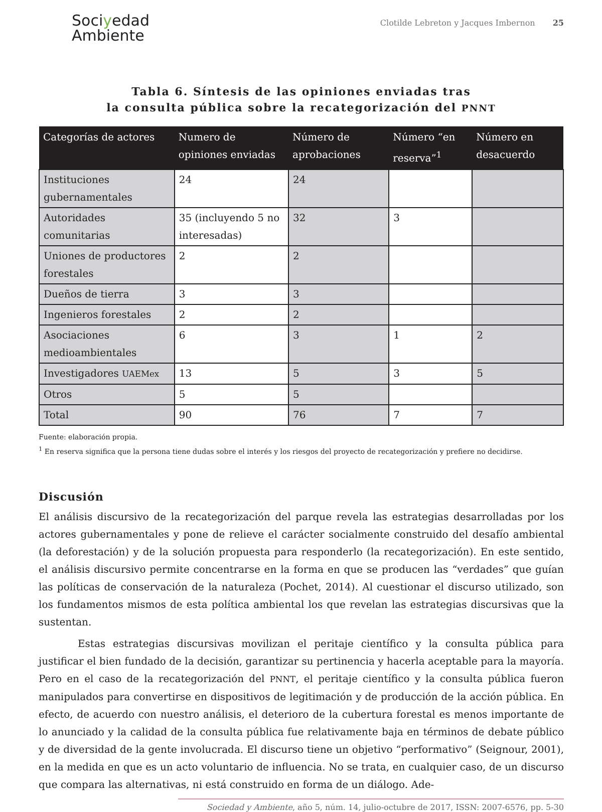Sociyedad
Ambiente
Clotilde Lebreton y Jacques Imbernon 25
Tabla 6. Síntesis de las opiniones enviadas tras
la consulta pública sobre la recategorización del PNNT
| Categorías de actores | Numero de opiniones enviadas | Número de aprobaciones | Número “en reserva”<sup>1</sup> | Número en desacuerdo |
| --- | --- | --- | --- | --- |
| Instituciones gubernamentales | 24 | 24 | | |
| Autoridades comunitarias | 35 (incluyendo 5 no interesadas) | 32 | 3 | |
| Uniones de productores forestales | 2 | 2 | | |
| Dueños de tierra | 3 | 3 | | |
| Ingenieros forestales | 2 | 2 | | |
| Asociaciones medioambientales | 6 | 3 | 1 | 2 |
| Investigadores UAEMex | 13 | 5 | 3 | 5 |
| Otros | 5 | 5 | | |
| Total | 90 | 76 | 7 | 7 |
Fuente: elaboración propia.
<sup>1</sup> En reserva significa que la persona tiene dudas sobre el interés y los riesgos del proyecto de recategorización y prefiere no decidirse.
Discusión
El análisis discursivo de la recategorización del parque revela las estrategias desarrolladas por los actores gubernamentales y pone de relieve el carácter socialmente construido del desafío ambiental (la deforestación) y de la solución propuesta para responderlo (la recategorización). En este sentido, el análisis discursivo permite concentrarse en la forma en que se producen las “verdades” que guían las políticas de conservación de la naturaleza (Pochet, 2014). Al cuestionar el discurso utilizado, son los fundamentos mismos de esta política ambiental los que revelan las estrategias discursivas que la sustentan.
Estas estrategias discursivas movilizan el peritaje científico y la consulta pública para justificar el bien fundado de la decisión, garantizar su pertinencia y hacerla aceptable para la mayoría. Pero en el caso de la recategorización del PNNT, el peritaje científico y la consulta pública fueron manipulados para convertirse en dispositivos de legitimación y de producción de la acción pública. En efecto, de acuerdo con nuestro análisis, el deterioro de la cubertura forestal es menos importante de lo anunciado y la calidad de la consulta pública fue relativamente baja en términos de debate público y de diversidad de la gente involucrada. El discurso tiene un objetivo “performativo” (Seignour, 2001), en la medida en que es un acto voluntario de influencia. No se trata, en cualquier caso, de un discurso que compara las alternativas, ni está construido en forma de un diálogo. Ade-
Sociedad y Ambiente, año 5, núm. 14, julio-octubre de 2017, ISSN: 2007-6576, pp. 5-30